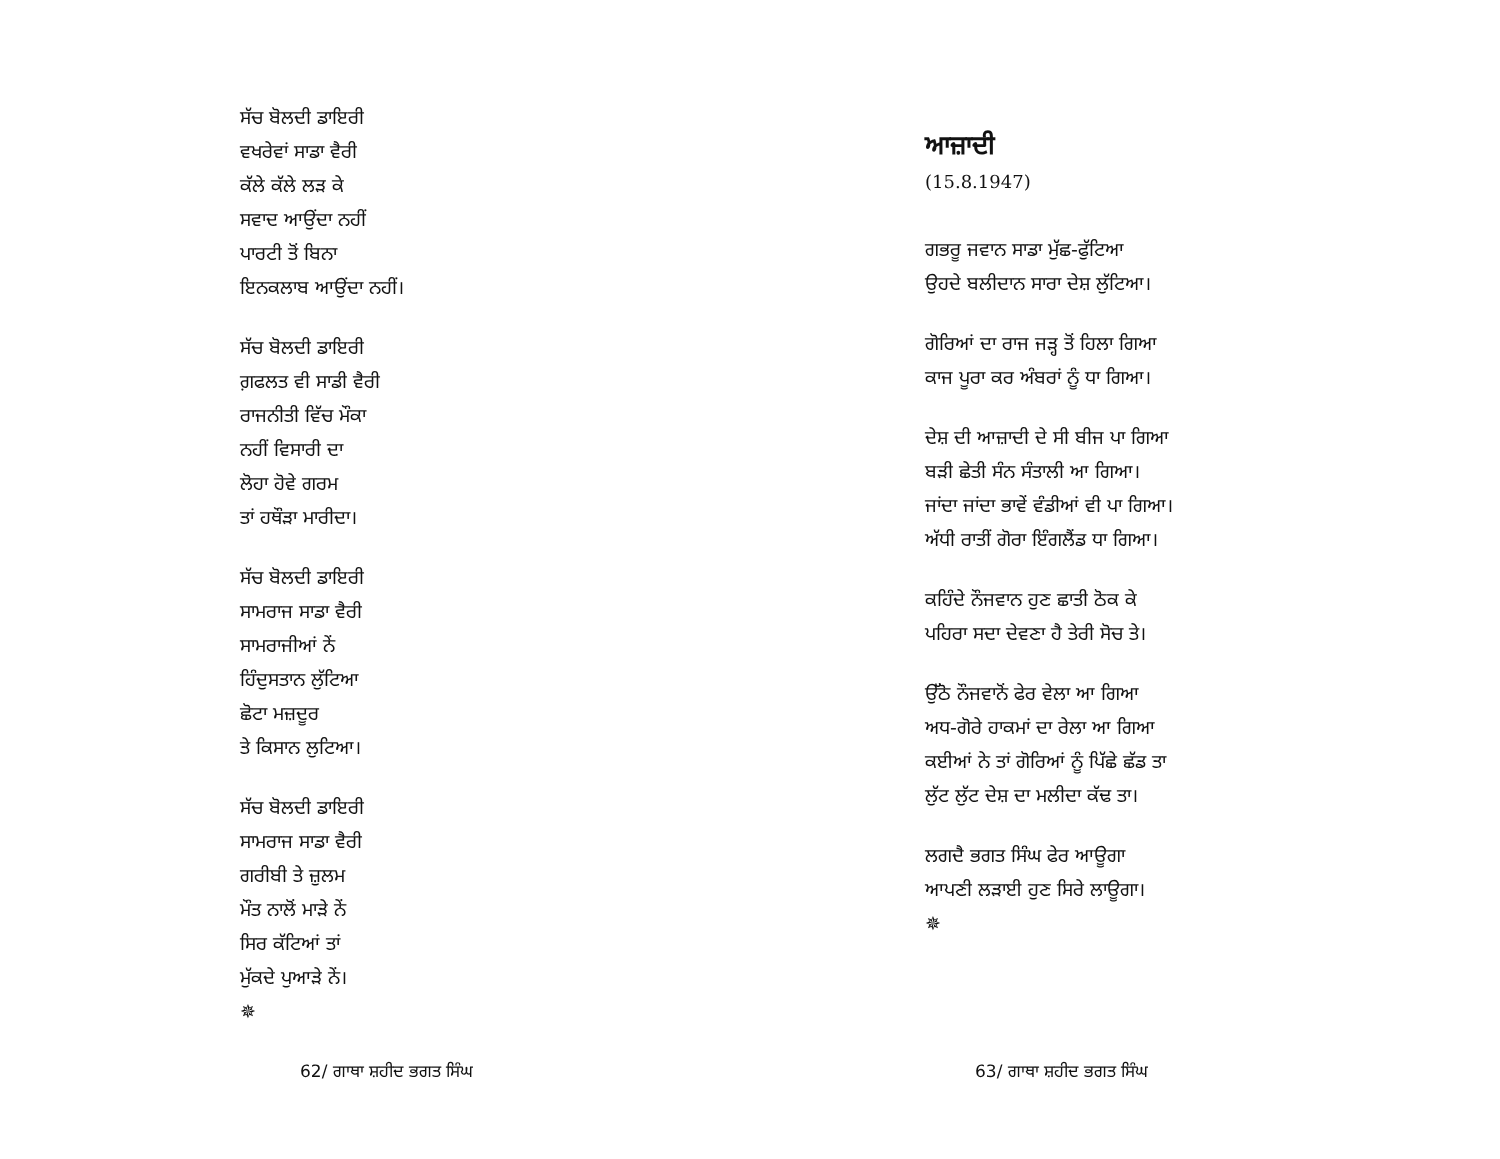ਸੱਚ ਬੋਲਦੀ ਡਾਇਰੀ
ਵਖਰੇਵਾਂ ਸਾਡਾ ਵੈਰੀ
ਕੱਲੇ ਕੱਲੇ ਲੜ ਕੇ
ਸਵਾਦ ਆਉਂਦਾ ਨਹੀਂ
ਪਾਰਟੀ ਤੋਂ ਬਿਨਾ
ਇਨਕਲਾਬ ਆਉਂਦਾ ਨਹੀਂ।
ਸੱਚ ਬੋਲਦੀ ਡਾਇਰੀ
ਗ਼ਫਲਤ ਵੀ ਸਾਡੀ ਵੈਰੀ
ਰਾਜਨੀਤੀ ਵਿੱਚ ਮੌਕਾ
ਨਹੀਂ ਵਿਸਾਰੀ ਦਾ
ਲੋਹਾ ਹੋਵੇ ਗਰਮ
ਤਾਂ ਹਥੌੜਾ ਮਾਰੀਦਾ।
ਸੱਚ ਬੋਲਦੀ ਡਾਇਰੀ
ਸਾਮਰਾਜ ਸਾਡਾ ਵੈਰੀ
ਸਾਮਰਾਜੀਆਂ ਨੇਂ
ਹਿੰਦੁਸਤਾਨ ਲੁੱਟਿਆ
ਛੋਟਾ ਮਜ਼ਦੂਰ
ਤੇ ਕਿਸਾਨ ਲੁਟਿਆ।
ਸੱਚ ਬੋਲਦੀ ਡਾਇਰੀ
ਸਾਮਰਾਜ ਸਾਡਾ ਵੈਰੀ
ਗਰੀਬੀ ਤੇ ਜ਼ੁਲਮ
ਮੌਤ ਨਾਲੋਂ ਮਾੜੇ ਨੇਂ
ਸਿਰ ਕੱਟਿਆਂ ਤਾਂ
ਮੁੱਕਦੇ ਪੁਆੜੇ ਨੇਂ।
✵
62/ ਗਾਥਾ ਸ਼ਹੀਦ ਭਗਤ ਸਿੰਘ
ਆਜ਼ਾਦੀ
(15.8.1947)
ਗਭਰੂ ਜਵਾਨ ਸਾਡਾ ਮੁੱਛ-ਫੁੱਟਿਆ
ਉਹਦੇ ਬਲੀਦਾਨ ਸਾਰਾ ਦੇਸ਼ ਲੁੱਟਿਆ।
ਗੋਰਿਆਂ ਦਾ ਰਾਜ ਜੜ੍ਹ ਤੋਂ ਹਿਲਾ ਗਿਆ
ਕਾਜ ਪੂਰਾ ਕਰ ਅੰਬਰਾਂ ਨੂੰ ਧਾ ਗਿਆ।
ਦੇਸ਼ ਦੀ ਆਜ਼ਾਦੀ ਦੇ ਸੀ ਬੀਜ ਪਾ ਗਿਆ
ਬੜੀ ਛੇਤੀ ਸੰਨ ਸੰਤਾਲੀ ਆ ਗਿਆ।
ਜਾਂਦਾ ਜਾਂਦਾ ਭਾਵੇਂ ਵੰਡੀਆਂ ਵੀ ਪਾ ਗਿਆ।
ਅੱਧੀ ਰਾਤੀਂ ਗੋਰਾ ਇੰਗਲੈਂਡ ਧਾ ਗਿਆ।
ਕਹਿੰਦੇ ਨੌਜਵਾਨ ਹੁਣ ਛਾਤੀ ਠੋਕ ਕੇ
ਪਹਿਰਾ ਸਦਾ ਦੇਵਣਾ ਹੈ ਤੇਰੀ ਸੋਚ ਤੇ।
ਉੱਠੋ ਨੌਜਵਾਨੋਂ ਫੇਰ ਵੇਲਾ ਆ ਗਿਆ
ਅਧ-ਗੋਰੇ ਹਾਕਮਾਂ ਦਾ ਰੇਲਾ ਆ ਗਿਆ
ਕਈਆਂ ਨੇ ਤਾਂ ਗੋਰਿਆਂ ਨੂੰ ਪਿੱਛੇ ਛੱਡ ਤਾ
ਲੁੱਟ ਲੁੱਟ ਦੇਸ਼ ਦਾ ਮਲੀਦਾ ਕੱਢ ਤਾ।
ਲਗਦੈ ਭਗਤ ਸਿੰਘ ਫੇਰ ਆਊਗਾ
ਆਪਣੀ ਲੜਾਈ ਹੁਣ ਸਿਰੇ ਲਾਊਗਾ।
✵
63/ ਗਾਥਾ ਸ਼ਹੀਦ ਭਗਤ ਸਿੰਘ